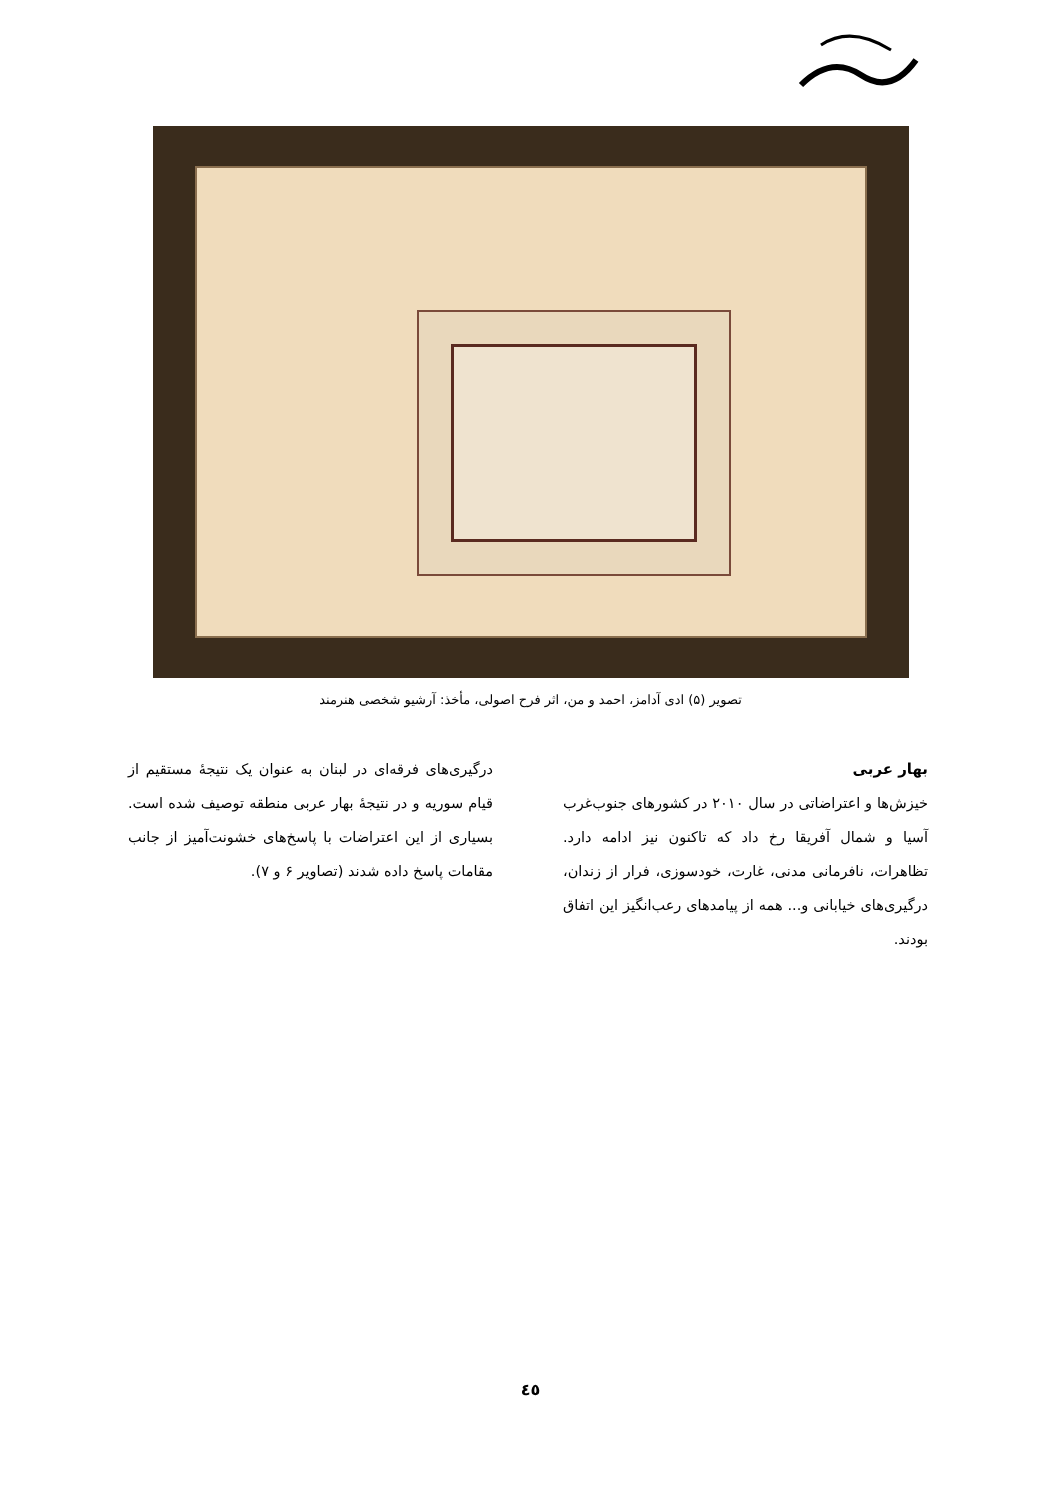تصویر (۵) ادی آدامز، احمد و من، اثر فرح اصولی، مأخذ: آرشیو شخصی هنرمند
بهار عربی
خیزش‌ها و اعتراضاتی در سال ۲۰۱۰ در کشورهای جنوب‌غرب آسیا و شمال آفریقا رخ داد که تاکنون نیز ادامه دارد. تظاهرات، نافرمانی مدنی، غارت، خودسوزی، فرار از زندان، درگیری‌های خیابانی و... همه از پیامدهای رعب‌انگیز این اتفاق بودند.
درگیری‌های فرقه‌ای در لبنان به عنوان یک نتیجۀ مستقیم از قیام سوریه و در نتیجۀ بهار عربی منطقه توصیف شده است. بسیاری از این اعتراضات با پاسخ‌های خشونت‌آمیز از جانب مقامات پاسخ داده شدند (تصاویر ۶ و ۷).
٤٥